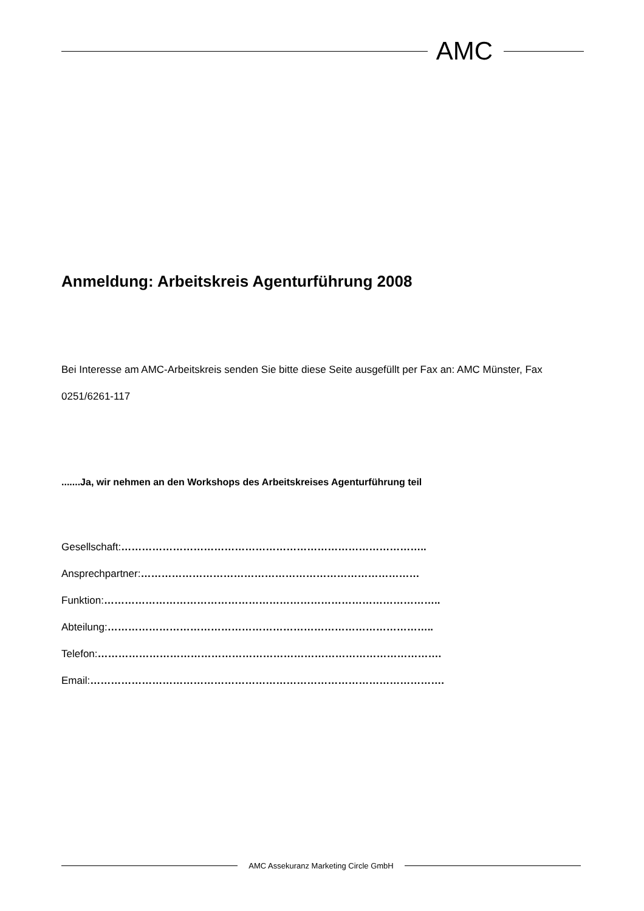AMC
Anmeldung: Arbeitskreis Agenturführung 2008
Bei Interesse am AMC-Arbeitskreis senden Sie bitte diese Seite ausgefüllt per Fax an: AMC Münster, Fax 0251/6261-117
.......Ja, wir nehmen an den Workshops des Arbeitskreises Agenturführung teil
Gesellschaft:……………………………………………………………………………..
Ansprechpartner:………………………………………………………………………
Funktion:……………………………………………………………………………………..
Abteilung:…………………………………………………………………………………..
Telefon:……………………………………………………………………………………….
Email:………………………………………………………………………………………….
AMC Assekuranz Marketing Circle GmbH